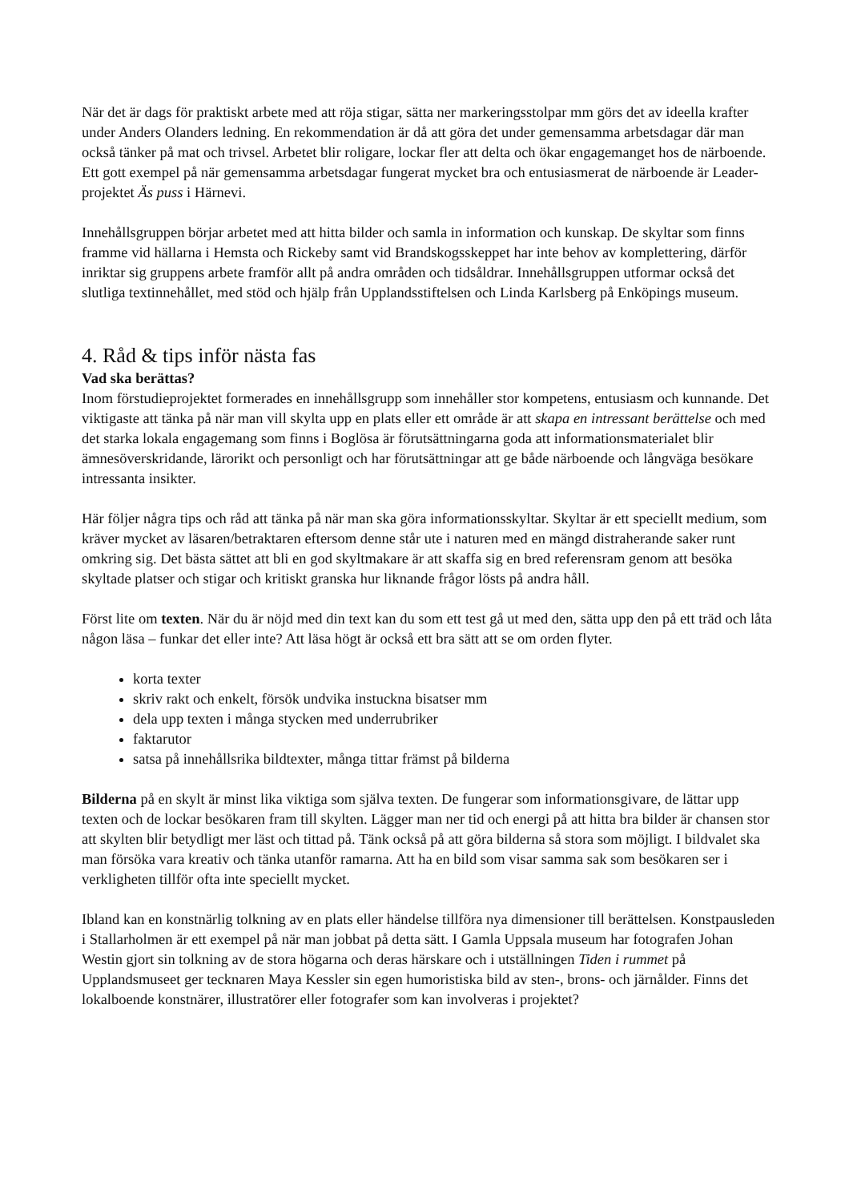När det är dags för praktiskt arbete med att röja stigar, sätta ner markeringsstolpar mm görs det av ideella krafter under Anders Olanders ledning. En rekommendation är då att göra det under gemensamma arbetsdagar där man också tänker på mat och trivsel. Arbetet blir roligare, lockar fler att delta och ökar engagemanget hos de närboende. Ett gott exempel på när gemensamma arbetsdagar fungerat mycket bra och entusiasmerat de närboende är Leader-projektet Äs puss i Härnevi.
Innehållsgruppen börjar arbetet med att hitta bilder och samla in information och kunskap. De skyltar som finns framme vid hällarna i Hemsta och Rickeby samt vid Brandskogsskeppet har inte behov av komplettering, därför inriktar sig gruppens arbete framför allt på andra områden och tidsåldrar. Innehållsgruppen utformar också det slutliga textinnehållet, med stöd och hjälp från Upplandsstiftelsen och Linda Karlsberg på Enköpings museum.
4. Råd & tips inför nästa fas
Vad ska berättas?
Inom förstudieprojektet formerades en innehållsgrupp som innehåller stor kompetens, entusiasm och kunnande. Det viktigaste att tänka på när man vill skylta upp en plats eller ett område är att skapa en intressant berättelse och med det starka lokala engagemang som finns i Boglösa är förutsättningarna goda att informationsmaterialet blir ämnesöverskridande, lärorikt och personligt och har förutsättningar att ge både närboende och långväga besökare intressanta insikter.
Här följer några tips och råd att tänka på när man ska göra informationsskyltar. Skyltar är ett speciellt medium, som kräver mycket av läsaren/betraktaren eftersom denne står ute i naturen med en mängd distraherande saker runt omkring sig. Det bästa sättet att bli en god skyltmakare är att skaffa sig en bred referensram genom att besöka skyltade platser och stigar och kritiskt granska hur liknande frågor lösts på andra håll.
Först lite om texten. När du är nöjd med din text kan du som ett test gå ut med den, sätta upp den på ett träd och låta någon läsa – funkar det eller inte? Att läsa högt är också ett bra sätt att se om orden flyter.
korta texter
skriv rakt och enkelt, försök undvika instuckna bisatser mm
dela upp texten i många stycken med underrubriker
faktarutor
satsa på innehållsrika bildtexter, många tittar främst på bilderna
Bilderna på en skylt är minst lika viktiga som själva texten. De fungerar som informationsgivare, de lättar upp texten och de lockar besökaren fram till skylten. Lägger man ner tid och energi på att hitta bra bilder är chansen stor att skylten blir betydligt mer läst och tittad på. Tänk också på att göra bilderna så stora som möjligt. I bildvalet ska man försöka vara kreativ och tänka utanför ramarna. Att ha en bild som visar samma sak som besökaren ser i verkligheten tillför ofta inte speciellt mycket.
Ibland kan en konstnärlig tolkning av en plats eller händelse tillföra nya dimensioner till berättelsen. Konstpausleden i Stallarholmen är ett exempel på när man jobbat på detta sätt. I Gamla Uppsala museum har fotografen Johan Westin gjort sin tolkning av de stora högarna och deras härskare och i utställningen Tiden i rummet på Upplandsmuseet ger tecknaren Maya Kessler sin egen humoristiska bild av sten-, brons- och järnålder. Finns det lokalboende konstnärer, illustratörer eller fotografer som kan involveras i projektet?